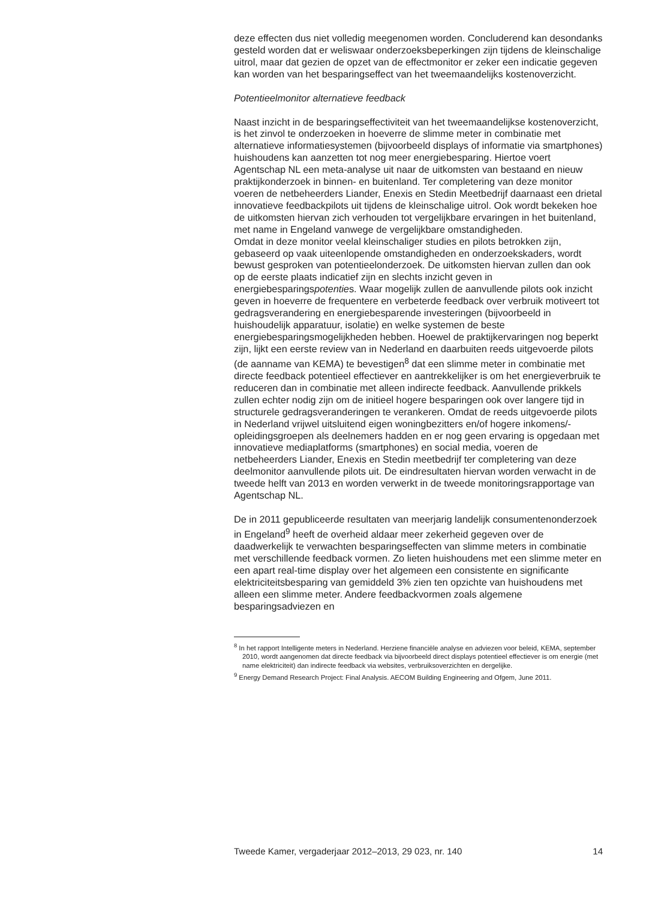deze effecten dus niet volledig meegenomen worden. Concluderend kan desondanks gesteld worden dat er weliswaar onderzoeksbeperkingen zijn tijdens de kleinschalige uitrol, maar dat gezien de opzet van de effectmonitor er zeker een indicatie gegeven kan worden van het besparingseffect van het tweemaandelijks kostenoverzicht.
Potentieelmonitor alternatieve feedback
Naast inzicht in de besparingseffectiviteit van het tweemaandelijkse kostenoverzicht, is het zinvol te onderzoeken in hoeverre de slimme meter in combinatie met alternatieve informatiesystemen (bijvoorbeeld displays of informatie via smartphones) huishoudens kan aanzetten tot nog meer energiebesparing. Hiertoe voert Agentschap NL een meta-analyse uit naar de uitkomsten van bestaand en nieuw praktijkonderzoek in binnen- en buitenland. Ter completering van deze monitor voeren de netbeheerders Liander, Enexis en Stedin Meetbedrijf daarnaast een drietal innovatieve feedbackpilots uit tijdens de kleinschalige uitrol. Ook wordt bekeken hoe de uitkomsten hiervan zich verhouden tot vergelijkbare ervaringen in het buitenland, met name in Engeland vanwege de vergelijkbare omstandigheden.
Omdat in deze monitor veelal kleinschaliger studies en pilots betrokken zijn, gebaseerd op vaak uiteenlopende omstandigheden en onderzoekskaders, wordt bewust gesproken van potentieelonderzoek. De uitkomsten hiervan zullen dan ook op de eerste plaats indicatief zijn en slechts inzicht geven in energiebesparingspotenties. Waar mogelijk zullen de aanvullende pilots ook inzicht geven in hoeverre de frequentere en verbeterde feedback over verbruik motiveert tot gedragsverandering en energiebesparende investeringen (bijvoorbeeld in huishoudelijk apparatuur, isolatie) en welke systemen de beste energiebesparingsmogelijkheden hebben. Hoewel de praktijkervaringen nog beperkt zijn, lijkt een eerste review van in Nederland en daarbuiten reeds uitgevoerde pilots (de aanname van KEMA) te bevestigen<sup>8</sup> dat een slimme meter in combinatie met directe feedback potentieel effectiever en aantrekkelijker is om het energieverbruik te reduceren dan in combinatie met alleen indirecte feedback. Aanvullende prikkels zullen echter nodig zijn om de initieel hogere besparingen ook over langere tijd in structurele gedragsveranderingen te verankeren. Omdat de reeds uitgevoerde pilots in Nederland vrijwel uitsluitend eigen woningbezitters en/of hogere inkomens/-opleidingsgroepen als deelnemers hadden en er nog geen ervaring is opgedaan met innovatieve mediaplatforms (smartphones) en social media, voeren de netbeheerders Liander, Enexis en Stedin meetbedrijf ter completering van deze deelmonitor aanvullende pilots uit. De eindresultaten hiervan worden verwacht in de tweede helft van 2013 en worden verwerkt in de tweede monitoringsrapportage van Agentschap NL.
De in 2011 gepubliceerde resultaten van meerjarig landelijk consumentenonderzoek in Engeland<sup>9</sup> heeft de overheid aldaar meer zekerheid gegeven over de daadwerkelijk te verwachten besparingseffecten van slimme meters in combinatie met verschillende feedback vormen. Zo lieten huishoudens met een slimme meter en een apart real-time display over het algemeen een consistente en significante elektriciteitsbesparing van gemiddeld 3% zien ten opzichte van huishoudens met alleen een slimme meter. Andere feedbackvormen zoals algemene besparingsadviezen en
<sup>8</sup> In het rapport Intelligente meters in Nederland. Herziene financiële analyse en adviezen voor beleid, KEMA, september 2010, wordt aangenomen dat directe feedback via bijvoorbeeld direct displays potentieel effectiever is om energie (met name elektriciteit) dan indirecte feedback via websites, verbruiksoverzichten en dergelijke.
<sup>9</sup> Energy Demand Research Project: Final Analysis. AECOM Building Engineering and Ofgem, June 2011.
Tweede Kamer, vergaderjaar 2012–2013, 29 023, nr. 140 14